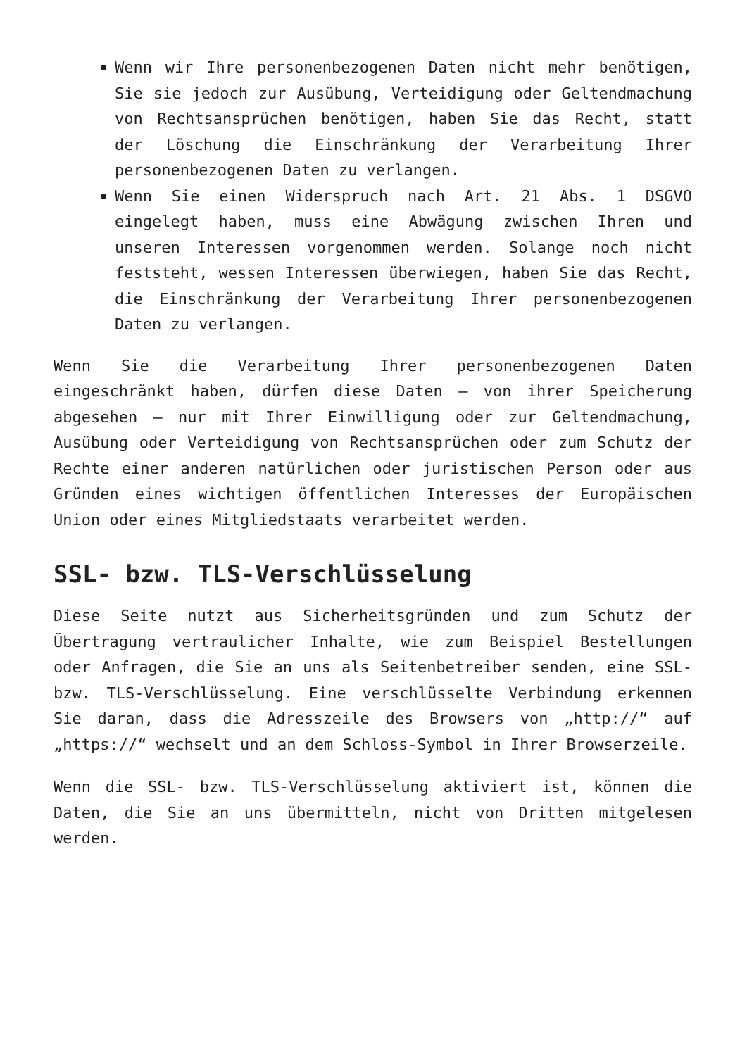Wenn wir Ihre personenbezogenen Daten nicht mehr benötigen, Sie sie jedoch zur Ausübung, Verteidigung oder Geltendmachung von Rechtsansprüchen benötigen, haben Sie das Recht, statt der Löschung die Einschränkung der Verarbeitung Ihrer personenbezogenen Daten zu verlangen.
Wenn Sie einen Widerspruch nach Art. 21 Abs. 1 DSGVO eingelegt haben, muss eine Abwägung zwischen Ihren und unseren Interessen vorgenommen werden. Solange noch nicht feststeht, wessen Interessen überwiegen, haben Sie das Recht, die Einschränkung der Verarbeitung Ihrer personenbezogenen Daten zu verlangen.
Wenn Sie die Verarbeitung Ihrer personenbezogenen Daten eingeschränkt haben, dürfen diese Daten – von ihrer Speicherung abgesehen – nur mit Ihrer Einwilligung oder zur Geltendmachung, Ausübung oder Verteidigung von Rechtsansprüchen oder zum Schutz der Rechte einer anderen natürlichen oder juristischen Person oder aus Gründen eines wichtigen öffentlichen Interesses der Europäischen Union oder eines Mitgliedstaats verarbeitet werden.
SSL- bzw. TLS-Verschlüsselung
Diese Seite nutzt aus Sicherheitsgründen und zum Schutz der Übertragung vertraulicher Inhalte, wie zum Beispiel Bestellungen oder Anfragen, die Sie an uns als Seitenbetreiber senden, eine SSL- bzw. TLS-Verschlüsselung. Eine verschlüsselte Verbindung erkennen Sie daran, dass die Adresszeile des Browsers von „http://“ auf „https://“ wechselt und an dem Schloss-Symbol in Ihrer Browserzeile.
Wenn die SSL- bzw. TLS-Verschlüsselung aktiviert ist, können die Daten, die Sie an uns übermitteln, nicht von Dritten mitgelesen werden.